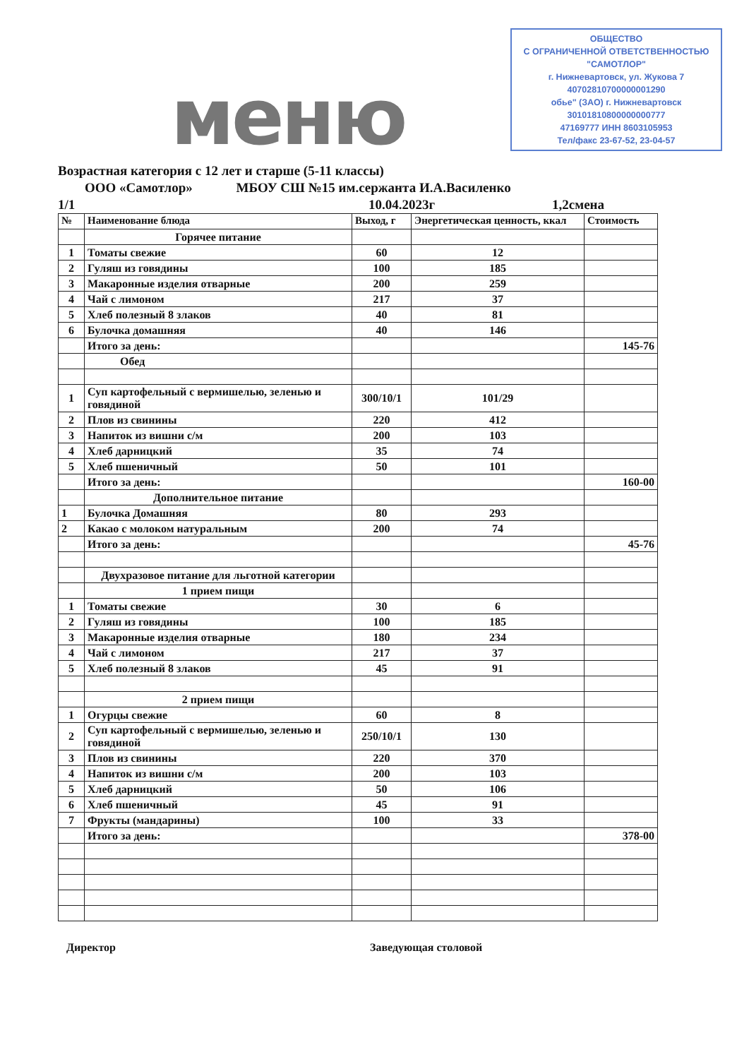ОБЩЕСТВО
С ОГРАНИЧЕННОЙ ОТВЕТСТВЕННОСТЬЮ
"САМОТЛОР"
г. Нижневартовск, ул. Жукова 7
40702810700000001290
обье" (ЗАО) г. Нижневартовск
30101810800000000777
47169777 ИНН 8603105953
Тел/факс 23-67-52, 23-04-57
меню
Возрастная категория с 12 лет и старше (5-11 классы)
ООО «Самотлор» МБОУ СШ №15 им.сержанта И.А.Василенко
1/1 10.04.2023г 1,2смена
| № | Наименование блюда | Выход, г | Энергетическая ценность, ккал | Стоимость |
| --- | --- | --- | --- | --- |
| | Горячее питание | | | |
| 1 | Томаты свежие | 60 | 12 | |
| 2 | Гуляш из говядины | 100 | 185 | |
| 3 | Макаронные изделия отварные | 200 | 259 | |
| 4 | Чай с лимоном | 217 | 37 | |
| 5 | Хлеб полезный 8 злаков | 40 | 81 | |
| 6 | Булочка домашняя | 40 | 146 | |
| | Итого за день: | | | 145-76 |
| | Обед | | | |
| 1 | Суп картофельный с вермишелью, зеленью и говядиной | 300/10/1 | 101/29 | |
| 2 | Плов из свинины | 220 | 412 | |
| 3 | Напиток из вишни с/м | 200 | 103 | |
| 4 | Хлеб дарницкий | 35 | 74 | |
| 5 | Хлеб пшеничный | 50 | 101 | |
| | Итого за день: | | | 160-00 |
| | Дополнительное питание | | | |
| 1 | Булочка Домашняя | 80 | 293 | |
| 2 | Какао с молоком натуральным | 200 | 74 | |
| | Итого за день: | | | 45-76 |
| | Двухразовое питание для льготной категории | | | |
| | 1 прием пищи | | | |
| 1 | Томаты свежие | 30 | 6 | |
| 2 | Гуляш из говядины | 100 | 185 | |
| 3 | Макаронные изделия отварные | 180 | 234 | |
| 4 | Чай с лимоном | 217 | 37 | |
| 5 | Хлеб полезный 8 злаков | 45 | 91 | |
| | 2 прием пищи | | | |
| 1 | Огурцы свежие | 60 | 8 | |
| 2 | Суп картофельный с вермишелью, зеленью и говядиной | 250/10/1 | 130 | |
| 3 | Плов из свинины | 220 | 370 | |
| 4 | Напиток из вишни с/м | 200 | 103 | |
| 5 | Хлеб дарницкий | 50 | 106 | |
| 6 | Хлеб пшеничный | 45 | 91 | |
| 7 | Фрукты (мандарины) | 100 | 33 | |
| | Итого за день: | | | 378-00 |
Директор Заведующая столовой